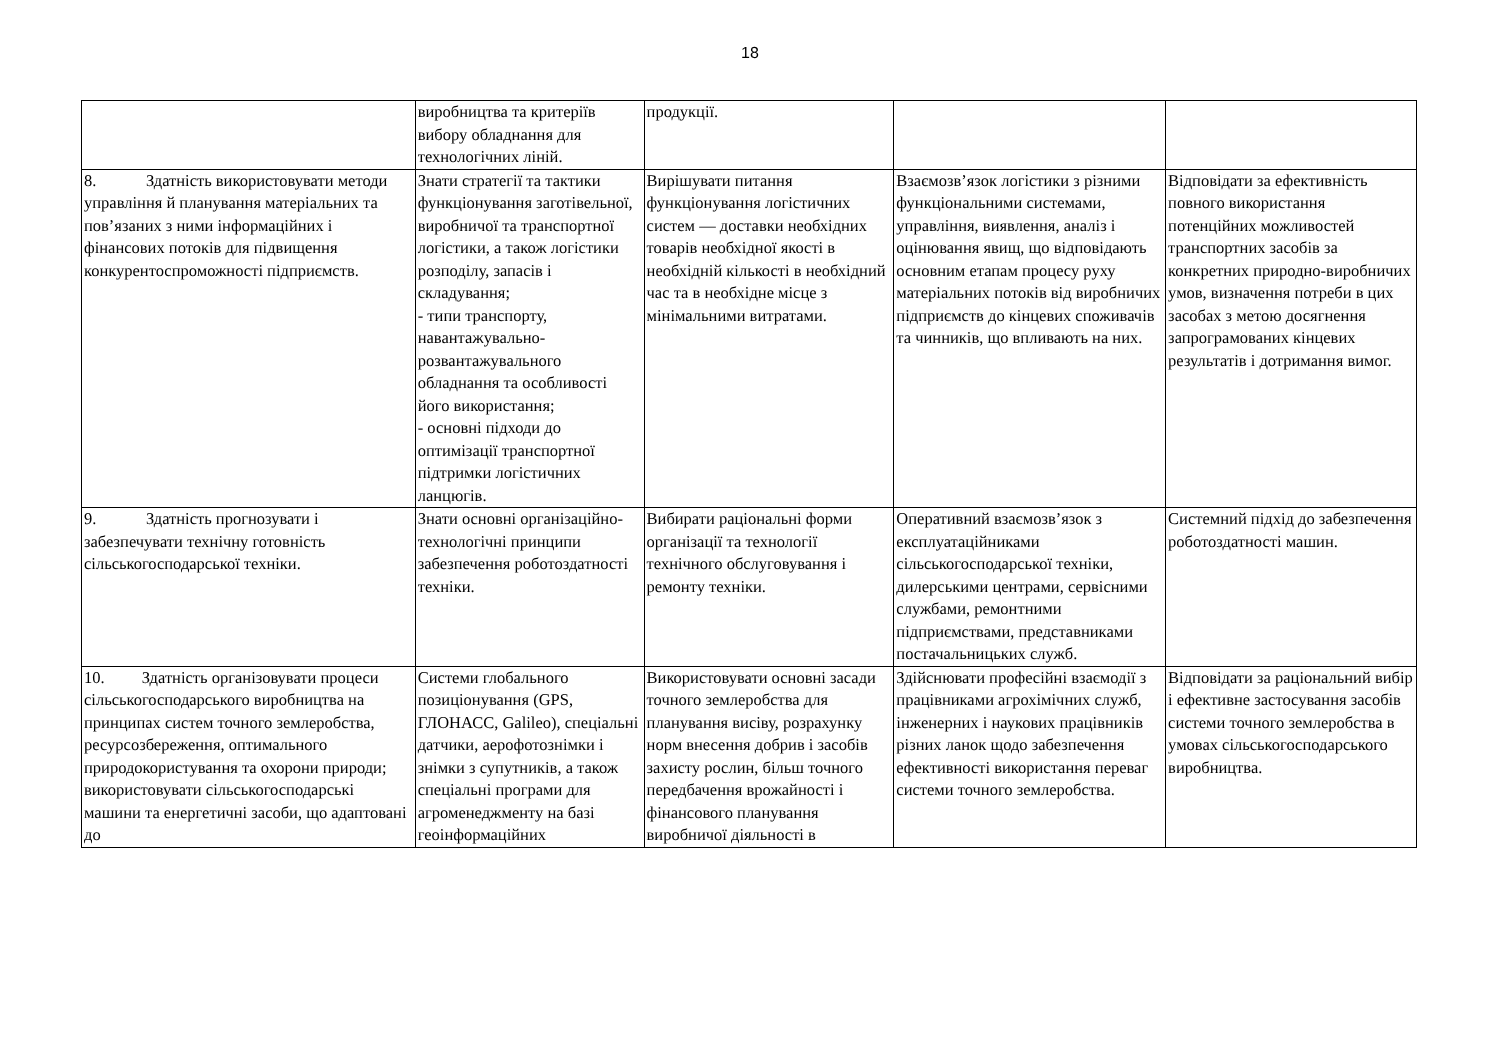18
| | виробництва та критеріїв вибору обладнання для технологічних ліній. | продукції. | | |
| 8. Здатність використовувати методи управління й планування матеріальних та пов’язаних з ними інформаційних і фінансових потоків для підвищення конкурентоспроможності підприємств. | Знати стратегії та тактики функціонування заготівельної, виробничої та транспортної логістики, а також логістики розподілу, запасів і складування; - типи транспорту, навантажувально-розвантажувального обладнання та особливості його використання; - основні підходи до оптимізації транспортної підтримки логістичних ланцюгів. | Вирішувати питання функціонування логістичних систем — доставки необхідних товарів необхідної якості в необхідній кількості в необхідний час та в необхідне місце з мінімальними витратами. | Взаємозв’язок логістики з різними функціональними системами, управління, виявлення, аналіз і оцінювання явищ, що відповідають основним етапам процесу руху матеріальних потоків від виробничих підприємств до кінцевих споживачів та чинників, що впливають на них. | Відповідати за ефективність повного використання потенційних можливостей транспортних засобів за конкретних природно-виробничих умов, визначення потреби в цих засобах з метою досягнення запрограмованих кінцевих результатів і дотримання вимог. |
| 9. Здатність прогнозувати і забезпечувати технічну готовність сільськогосподарської техніки. | Знати основні організаційно-технологічні принципи забезпечення роботоздатності техніки. | Вибирати раціональні форми організації та технології технічного обслуговування і ремонту техніки. | Оперативний взаємозв’язок з експлуатаційниками сільськогосподарської техніки, дилерськими центрами, сервісними службами, ремонтними підприємствами, представниками постачальницьких служб. | Системний підхід до забезпечення роботоздатності машин. |
| 10. Здатність організовувати процеси сільськогосподарського виробництва на принципах систем точного землеробства, ресурсозбереження, оптимального природокористування та охорони природи; використовувати сільськогосподарські машини та енергетичні засоби, що адаптовані до | Системи глобального позиціонування (GPS, ГЛОНАСС, Galileo), спеціальні датчики, аерофотознімки і знімки з супутників, а також спеціальні програми для агроменеджменту на базі геоінформаційних | Використовувати основні засади точного землеробства для планування висіву, розрахунку норм внесення добрив і засобів захисту рослин, більш точного передбачення врожайності і фінансового планування виробничої діяльності в | Здійснювати професійні взаємодії з працівниками агрохімічних служб, інженерних і наукових працівників різних ланок щодо забезпечення ефективності використання переваг системи точного землеробства. | Відповідати за раціональний вибір і ефективне застосування засобів системи точного землеробства в умовах сільськогосподарського виробництва. |